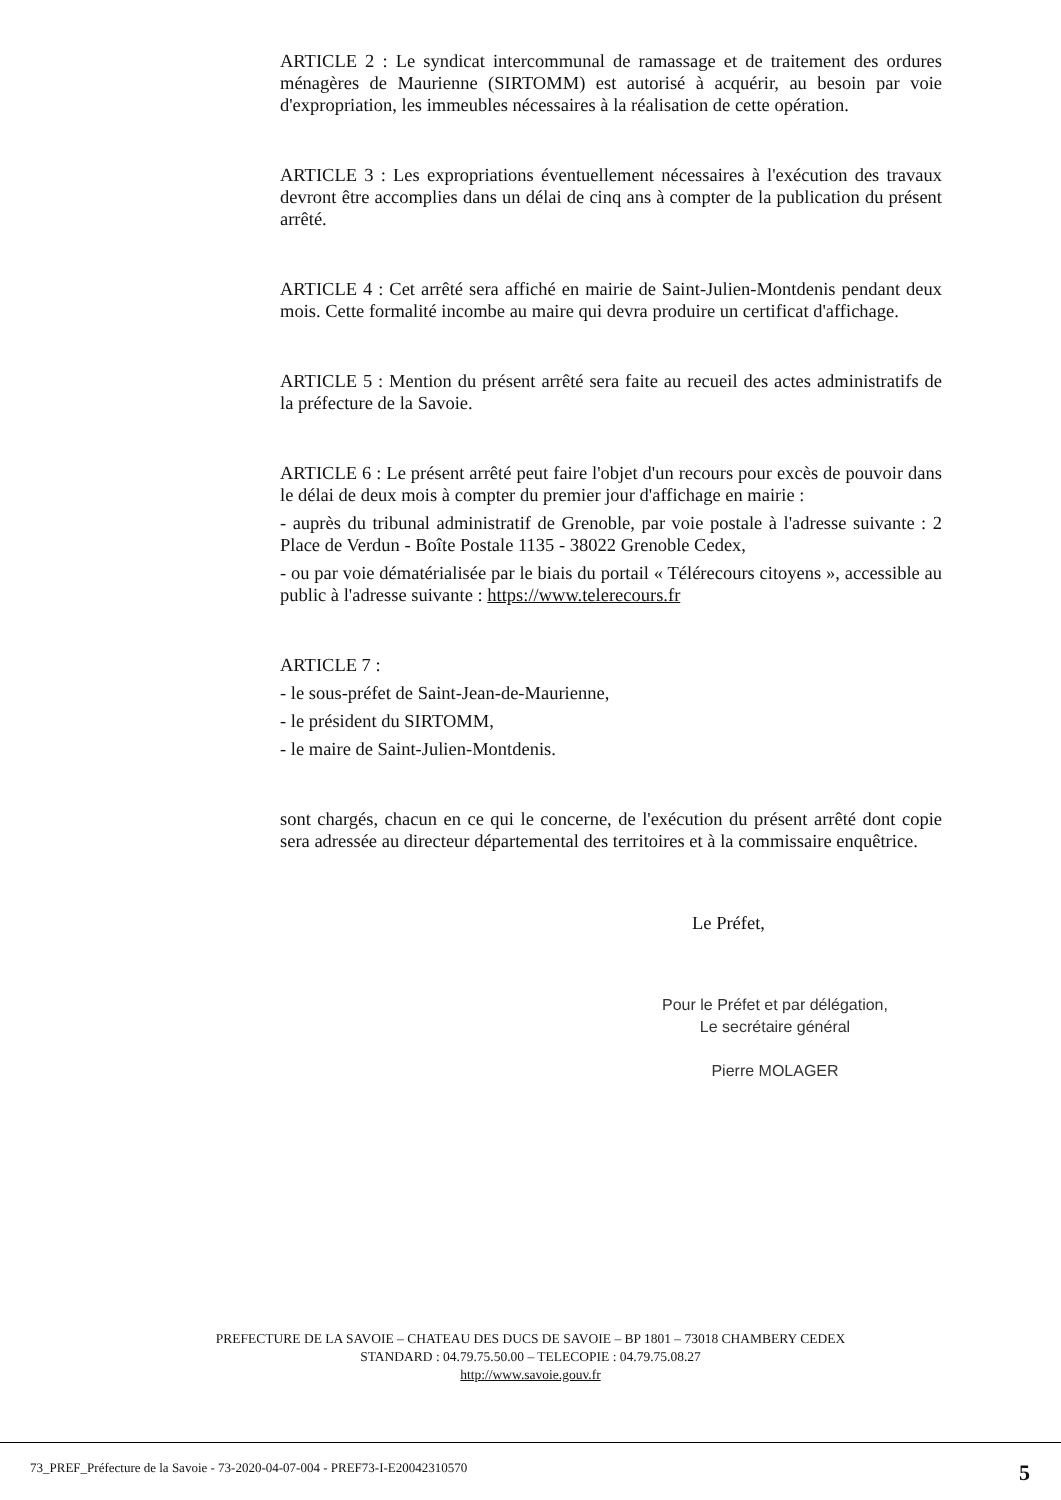ARTICLE 2 : Le syndicat intercommunal de ramassage et de traitement des ordures ménagères de Maurienne (SIRTOMM) est autorisé à acquérir, au besoin par voie d'expropriation, les immeubles nécessaires à la réalisation de cette opération.
ARTICLE 3 : Les expropriations éventuellement nécessaires à l'exécution des travaux devront être accomplies dans un délai de cinq ans à compter de la publication du présent arrêté.
ARTICLE 4 : Cet arrêté sera affiché en mairie de Saint-Julien-Montdenis pendant deux mois. Cette formalité incombe au maire qui devra produire un certificat d'affichage.
ARTICLE 5 : Mention du présent arrêté sera faite au recueil des actes administratifs de la préfecture de la Savoie.
ARTICLE 6 : Le présent arrêté peut faire l'objet d'un recours pour excès de pouvoir dans le délai de deux mois à compter du premier jour d'affichage en mairie :
- auprès du tribunal administratif de Grenoble, par voie postale à l'adresse suivante : 2 Place de Verdun - Boîte Postale 1135 - 38022 Grenoble Cedex,
- ou par voie dématérialisée par le biais du portail « Télérecours citoyens », accessible au public à l'adresse suivante : https://www.telerecours.fr
ARTICLE 7 :
- le sous-préfet de Saint-Jean-de-Maurienne,
- le président du SIRTOMM,
- le maire de Saint-Julien-Montdenis.
sont chargés, chacun en ce qui le concerne, de l'exécution du présent arrêté dont copie sera adressée au directeur départemental des territoires et à la commissaire enquêtrice.
Le Préfet,
Pour le Préfet et par délégation,
Le secrétaire général
Pierre MOLAGER
PREFECTURE DE LA SAVOIE – CHATEAU DES DUCS DE SAVOIE – BP 1801 – 73018 CHAMBERY CEDEX
STANDARD : 04.79.75.50.00 – TELECOPIE : 04.79.75.08.27
http://www.savoie.gouv.fr
73_PREF_Préfecture de la Savoie - 73-2020-04-07-004 - PREF73-I-E20042310570 5